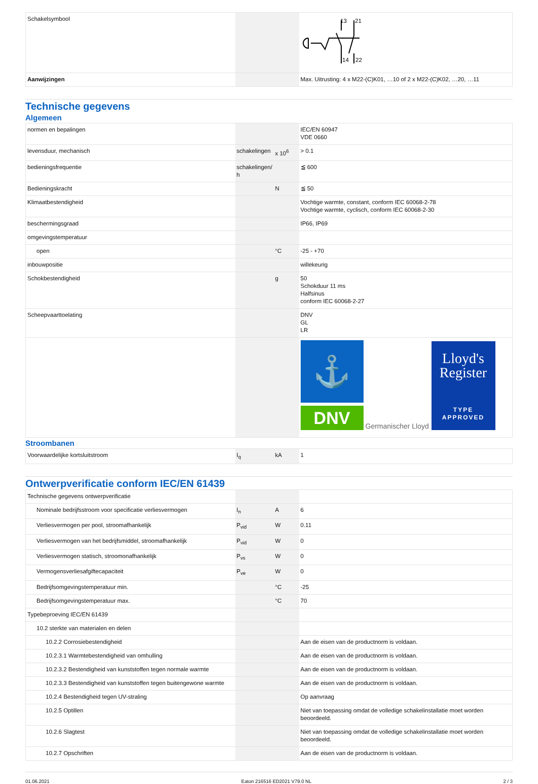| Schakelsymbool | | | 13 21 14 22 |
| Aanwijzingen | | | Max. Uitrusting: 4 x M22-(C)K01, …10 of 2 x M22-(C)K02, …20, …11 |
Technische gegevens
Algemeen
| normen en bepalingen | | | IEC/EN 60947 VDE 0660 |
| levensduur, mechanisch | schakelingen | x 10<sup>6</sup> | > 0.1 |
| bedieningsfrequentie | schakelingen/ h | | ≦ 600 |
| Bedieningskracht | | N | ≦ 50 |
| Klimaatbestendigheid | | | Vochtige warmte, constant, conform IEC 60068-2-78 Vochtige warmte, cyclisch, conform IEC 60068-2-30 |
| beschermingsgraad | | | IP66, IP69 |
| omgevingstemperatuur | | | |
| open | | °C | -25 - +70 |
| inbouwpositie | | | willekeurig |
| Schokbestendigheid | | g | 50 Schokduur 11 ms Halfsinus conform IEC 60068-2-27 |
| Scheepvaarttoelating | | | DNV GL LR |
| | | | ⚓ DNV Germanischer Lloyd Lloyd's Register TYPE APPROVED |
Stroombanen
| Voorwaardelijke kortsluitstroom | I<sub>q</sub> | kA | 1 |
Ontwerpverificatie conform IEC/EN 61439
| Technische gegevens ontwerpverificatie | | | |
| Nominale bedrijfsstroom voor specificatie verliesvermogen | I<sub>n</sub> | A | 6 |
| Verliesvermogen per pool, stroomafhankelijk | P<sub>vid</sub> | W | 0.11 |
| Verliesvermogen van het bedrijfsmiddel, stroomafhankelijk | P<sub>vid</sub> | W | 0 |
| Verliesvermogen statisch, stroomonafhankelijk | P<sub>vs</sub> | W | 0 |
| Vermogensverliesafgiftecapaciteit | P<sub>ve</sub> | W | 0 |
| Bedrijfsomgevingstemperatuur min. | | °C | -25 |
| Bedrijfsomgevingstemperatuur max. | | °C | 70 |
| Typebeproeving IEC/EN 61439 | | | |
| 10.2 sterkte van materialen en delen | | | |
| 10.2.2 Corrosiebestendigheid | | | Aan de eisen van de productnorm is voldaan. |
| 10.2.3.1 Warmtebestendigheid van omhulling | | | Aan de eisen van de productnorm is voldaan. |
| 10.2.3.2 Bestendigheid van kunststoffen tegen normale warmte | | | Aan de eisen van de productnorm is voldaan. |
| 10.2.3.3 Bestendigheid van kunststoffen tegen buitengewone warmte | | | Aan de eisen van de productnorm is voldaan. |
| 10.2.4 Bestendigheid tegen UV-straling | | | Op aanvraag |
| 10.2.5 Optillen | | | Niet van toepassing omdat de volledige schakelinstallatie moet worden beoordeeld. |
| 10.2.6 Slagtest | | | Niet van toepassing omdat de volledige schakelinstallatie moet worden beoordeeld. |
| 10.2.7 Opschriften | | | Aan de eisen van de productnorm is voldaan. |
01.06.2021 Eaton 216516 ED2021 V79.0 NL 2 / 3